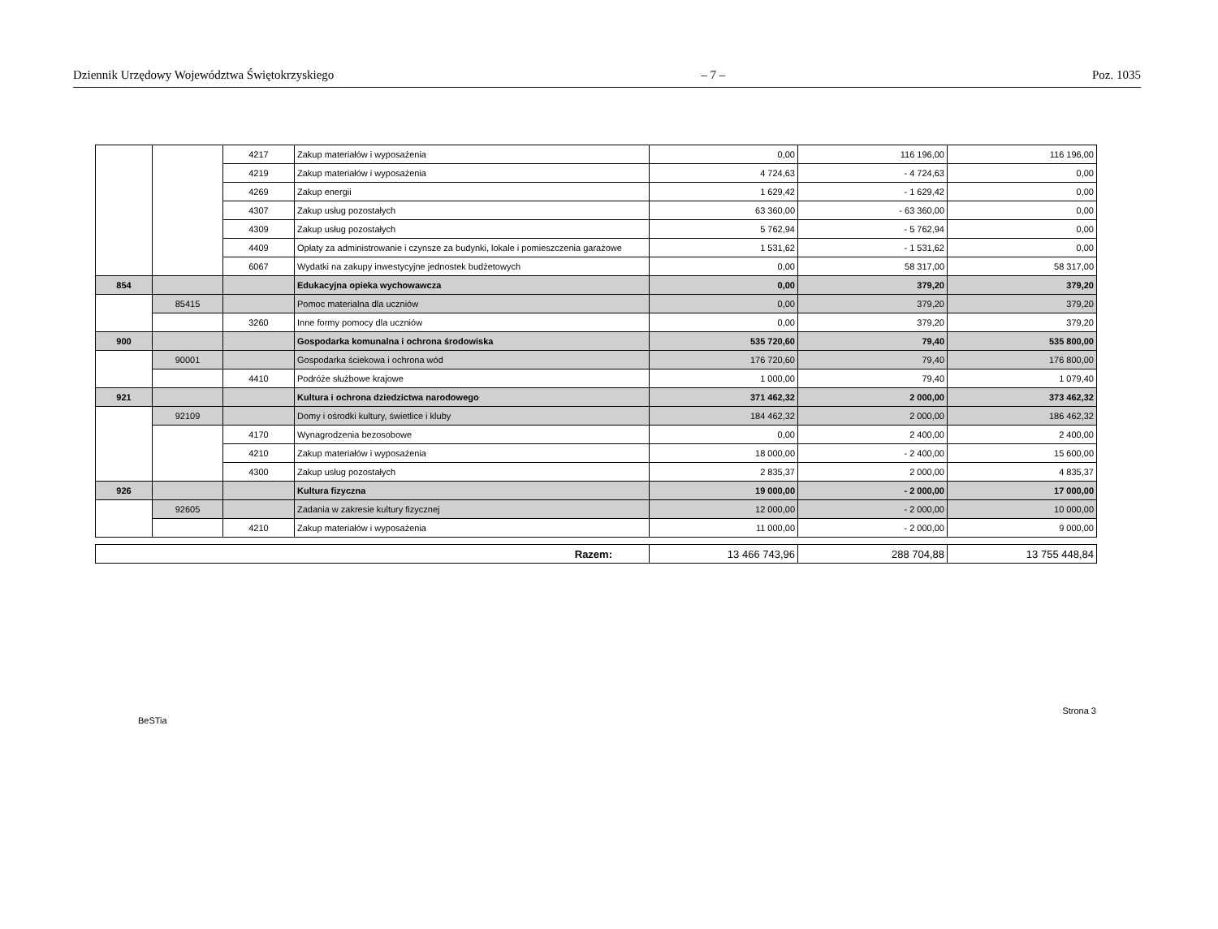Dziennik Urzędowy Województwa Świętokrzyskiego – 7 – Poz. 1035
| | | 4217 | Zakup materiałów i wyposażenia | 0,00 | 116 196,00 | 116 196,00 |
| | | 4219 | Zakup materiałów i wyposażenia | 4 724,63 | - 4 724,63 | 0,00 |
| | | 4269 | Zakup energii | 1 629,42 | - 1 629,42 | 0,00 |
| | | 4307 | Zakup usług pozostałych | 63 360,00 | - 63 360,00 | 0,00 |
| | | 4309 | Zakup usług pozostałych | 5 762,94 | - 5 762,94 | 0,00 |
| | | 4409 | Opłaty za administrowanie i czynsze za budynki, lokale i pomieszczenia garażowe | 1 531,62 | - 1 531,62 | 0,00 |
| | | 6067 | Wydatki na zakupy inwestycyjne jednostek budżetowych | 0,00 | 58 317,00 | 58 317,00 |
| 854 | | | Edukacyjna opieka wychowawcza | 0,00 | 379,20 | 379,20 |
| | 85415 | | Pomoc materialna dla uczniów | 0,00 | 379,20 | 379,20 |
| | | 3260 | Inne formy pomocy dla uczniów | 0,00 | 379,20 | 379,20 |
| 900 | | | Gospodarka komunalna i ochrona środowiska | 535 720,60 | 79,40 | 535 800,00 |
| | 90001 | | Gospodarka ściekowa i ochrona wód | 176 720,60 | 79,40 | 176 800,00 |
| | | 4410 | Podróże służbowe krajowe | 1 000,00 | 79,40 | 1 079,40 |
| 921 | | | Kultura i ochrona dziedzictwa narodowego | 371 462,32 | 2 000,00 | 373 462,32 |
| | 92109 | | Domy i ośrodki kultury, świetlice i kluby | 184 462,32 | 2 000,00 | 186 462,32 |
| | | 4170 | Wynagrodzenia bezosobowe | 0,00 | 2 400,00 | 2 400,00 |
| | | 4210 | Zakup materiałów i wyposażenia | 18 000,00 | - 2 400,00 | 15 600,00 |
| | | 4300 | Zakup usług pozostałych | 2 835,37 | 2 000,00 | 4 835,37 |
| 926 | | | Kultura fizyczna | 19 000,00 | - 2 000,00 | 17 000,00 |
| | 92605 | | Zadania w zakresie kultury fizycznej | 12 000,00 | - 2 000,00 | 10 000,00 |
| | | 4210 | Zakup materiałów i wyposażenia | 11 000,00 | - 2 000,00 | 9 000,00 |
| Razem: | 13 466 743,96 | 288 704,88 | 13 755 448,84 |
BeSTia Strona 3